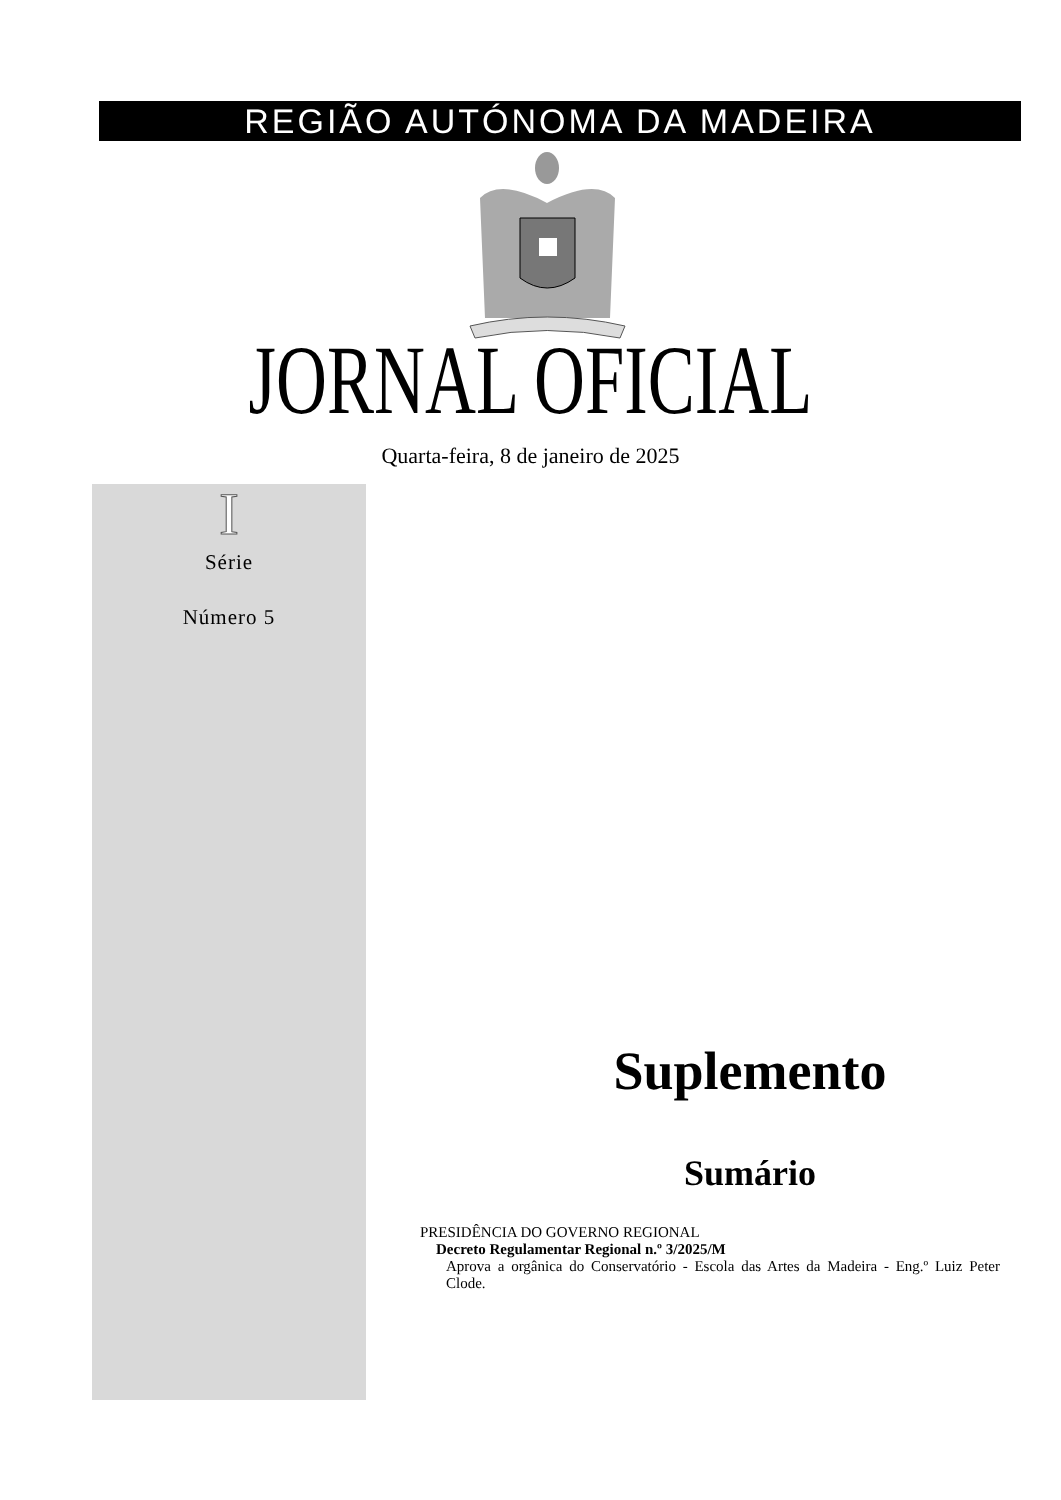REGIÃO AUTÓNOMA DA MADEIRA
JORNAL OFICIAL
Quarta-feira, 8 de janeiro de 2025
I
Série
Número 5
Suplemento
Sumário
PRESIDÊNCIA DO GOVERNO REGIONAL
Decreto Regulamentar Regional n.º 3/2025/M
Aprova a orgânica do Conservatório - Escola das Artes da Madeira - Eng.º Luiz Peter Clode.